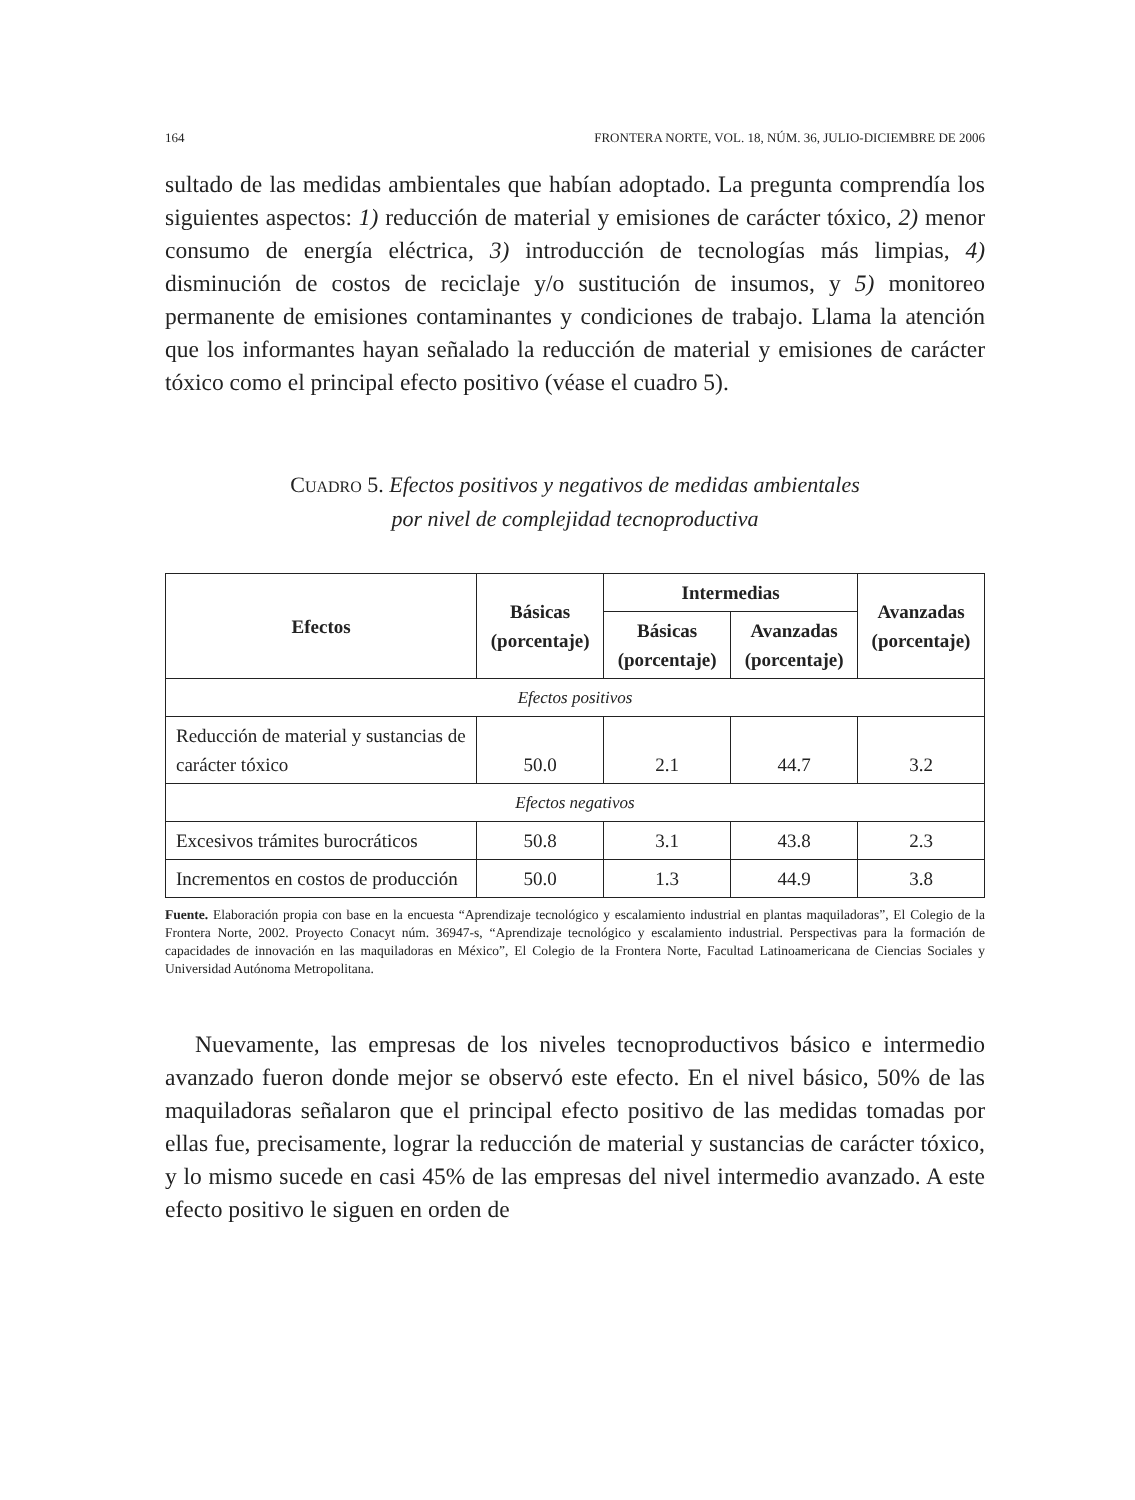164 FRONTERA NORTE, VOL. 18, NÚM. 36, JULIO-DICIEMBRE DE 2006
sultado de las medidas ambientales que habían adoptado. La pregunta comprendía los siguientes aspectos: 1) reducción de material y emisiones de carácter tóxico, 2) menor consumo de energía eléctrica, 3) introducción de tecnologías más limpias, 4) disminución de costos de reciclaje y/o sustitución de insumos, y 5) monitoreo permanente de emisiones contaminantes y condiciones de trabajo. Llama la atención que los informantes hayan señalado la reducción de material y emisiones de carácter tóxico como el principal efecto positivo (véase el cuadro 5).
CUADRO 5. Efectos positivos y negativos de medidas ambientales
por nivel de complejidad tecnoproductiva
| Efectos | Básicas (porcentaje) | Intermedias | | Avanzadas (porcentaje) |
| --- | --- | --- | --- | --- |
| | | Básicas (porcentaje) | Avanzadas (porcentaje) | |
| Efectos positivos | | | | |
| Reducción de material y sustancias de carácter tóxico | 50.0 | 2.1 | 44.7 | 3.2 |
| Efectos negativos | | | | |
| Excesivos trámites burocráticos | 50.8 | 3.1 | 43.8 | 2.3 |
| Incrementos en costos de producción | 50.0 | 1.3 | 44.9 | 3.8 |
Fuente. Elaboración propia con base en la encuesta “Aprendizaje tecnológico y escalamiento industrial en plantas maquiladoras”, El Colegio de la Frontera Norte, 2002. Proyecto Conacyt núm. 36947-s, “Aprendizaje tecnológico y escalamiento industrial. Perspectivas para la formación de capacidades de innovación en las maquiladoras en México”, El Colegio de la Frontera Norte, Facultad Latinoamericana de Ciencias Sociales y Universidad Autónoma Metropolitana.
Nuevamente, las empresas de los niveles tecnoproductivos básico e intermedio avanzado fueron donde mejor se observó este efecto. En el nivel básico, 50% de las maquiladoras señalaron que el principal efecto positivo de las medidas tomadas por ellas fue, precisamente, lograr la reducción de material y sustancias de carácter tóxico, y lo mismo sucede en casi 45% de las empresas del nivel intermedio avanzado. A este efecto positivo le siguen en orden de